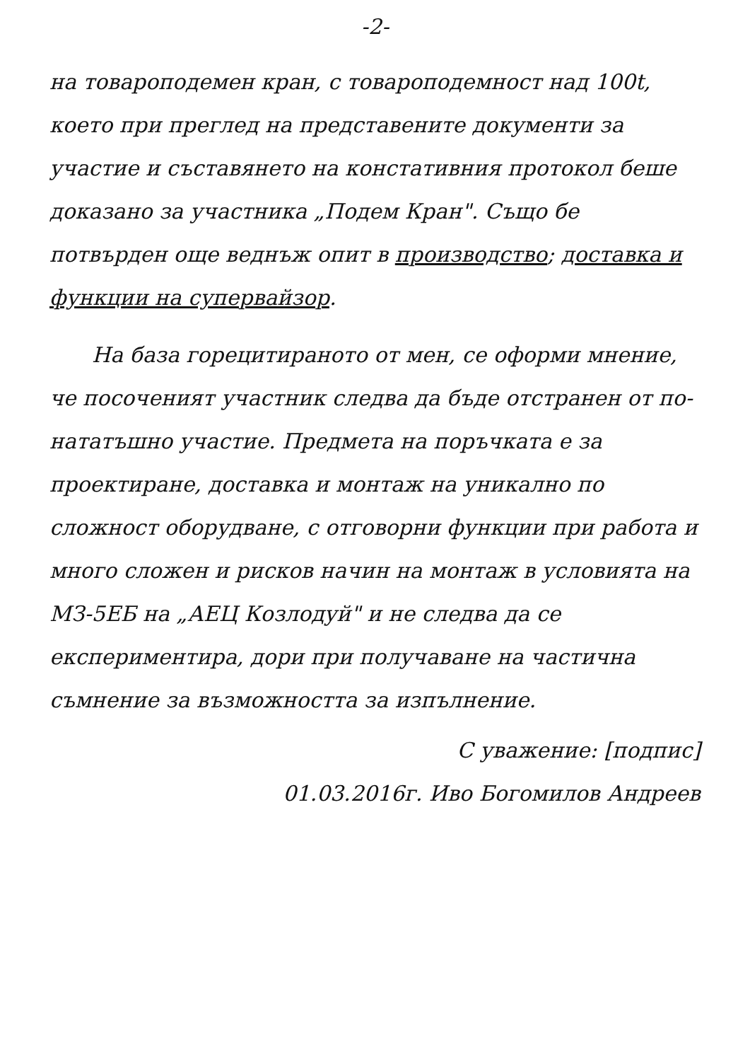-2-
на товароподемен кран, с товароподемност над 100t, което при преглед на представените документи за участие и съставянето на констативния протокол беше доказано за участника „Подем Кран". Също бе потвърден още веднъж опит в производство; доставка и функции на супервайзор.
На база горецитираното от мен, се оформи мнение, че посоченият участник следва да бъде отстранен от по-нататъшно участие. Предмета на поръчката е за проектиране, доставка и монтаж на уникално по сложност оборудване, с отговорни функции при работа и много сложен и рисков начин на монтаж в условията на МЗ-5ЕБ на „АЕЦ Козлодуй" и не следва да се експериментира, дори при получаване на частична съмнение за възможността за изпълнение.
С уважение: [подпис]
01.03.2016г. Иво Богомилов Андреев